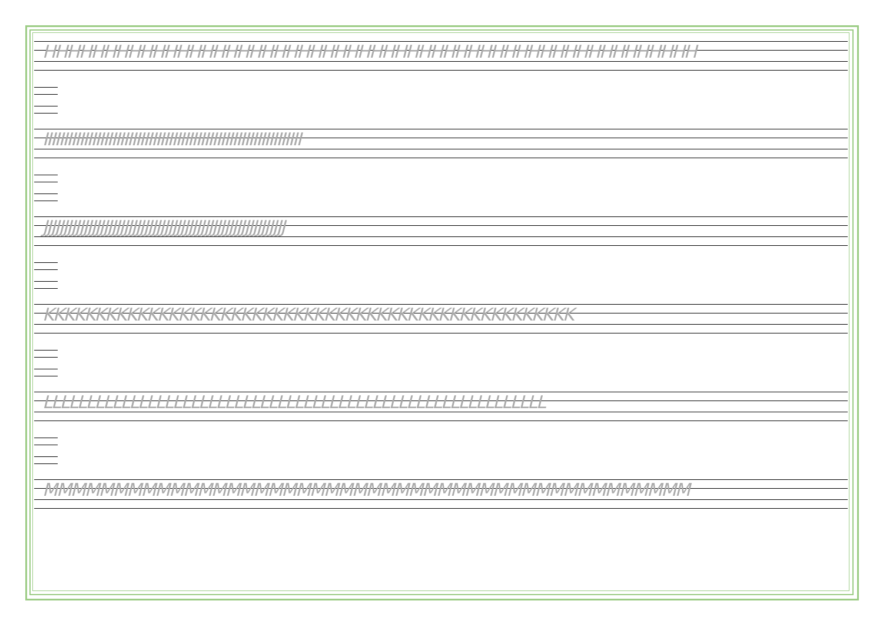HHHHHHHHHHHHHHHHHHHHHHHHHHHHHHHHHHHHHHHHHHHHHHHHHHHHHH
IIIIIIIIIIIIIIIIIIIIIIIIIIIIIIIIIIIIIIIIIIIIIIIIIIIIIIIIIIIIIIII
JJJJJJJJJJJJJJJJJJJJJJJJJJJJJJJJJJJJJJJJJJJJJJJJJJJJJJJJJJJJ
KKKKKKKKKKKKKKKKKKKKKKKKKKKKKKKKKKKKKKKKKKKKKKKKKKK
LLLLLLLLLLLLLLLLLLLLLLLLLLLLLLLLLLLLLLLLLLLLLLLLLLLLLLLLLL
MMMMMMMMMMMMMMMMMMMMMMMMMMMMMMMMMMMMMMMMMMMMMM